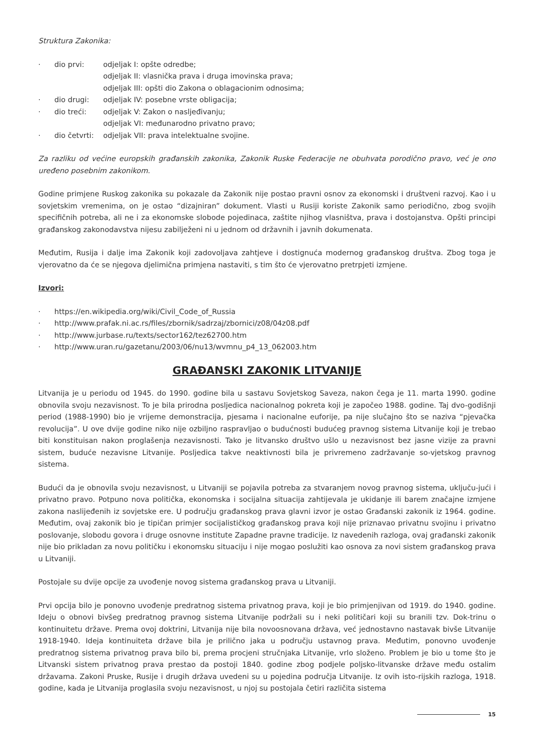Struktura Zakonika:
· dio prvi: odjeljak I: opšte odredbe;
odjeljak II: vlasnička prava i druga imovinska prava;
odjeljak III: opšti dio Zakona o oblagacionim odnosima;
· dio drugi: odjeljak IV: posebne vrste obligacija;
· dio treći: odjeljak V: Zakon o nasljeđivanju;
odjeljak VI: međunarodno privatno pravo;
· dio četvrti: odjeljak VII: prava intelektualne svojine.
Za razliku od većine europskih građanskih zakonika, Zakonik Ruske Federacije ne obuhvata porodično pravo, već je ono uređeno posebnim zakonikom.
Godine primjene Ruskog zakonika su pokazale da Zakonik nije postao pravni osnov za ekonomski i društveni razvoj. Kao i u sovjetskim vremenima, on je ostao “dizajniran” dokument. Vlasti u Rusiji koriste Zakonik samo periodično, zbog svojih specifičnih potreba, ali ne i za ekonomske slobode pojedinaca, zaštite njihog vlasništva, prava i dostojanstva. Opšti principi građanskog zakonodavstva nijesu zabilježeni ni u jednom od državnih i javnih dokumenata.
Međutim, Rusija i dalje ima Zakonik koji zadovoljava zahtjeve i dostignuća modernog građanskog društva. Zbog toga je vjerovatno da će se njegova djelimična primjena nastaviti, s tim što će vjerovatno pretrpjeti izmjene.
Izvori:
· https://en.wikipedia.org/wiki/Civil_Code_of_Russia
· http://www.prafak.ni.ac.rs/files/zbornik/sadrzaj/zbornici/z08/04z08.pdf
· http://www.jurbase.ru/texts/sector162/tez62700.htm
· http://www.uran.ru/gazetanu/2003/06/nu13/wvmnu_p4_13_062003.htm
GRAĐANSKI ZAKONIK LITVANIJE
Litvanija je u periodu od 1945. do 1990. godine bila u sastavu Sovjetskog Saveza, nakon čega je 11. marta 1990. godine obnovila svoju nezavisnost. To je bila prirodna posljedica nacionalnog pokreta koji je započeo 1988. godine. Taj dvo-godišnji period (1988-1990) bio je vrijeme demonstracija, pjesama i nacionalne euforije, pa nije slučajno što se naziva “pjevačka revolucija”. U ove dvije godine niko nije ozbiljno raspravljao o budućnosti budućeg pravnog sistema Litvanije koji je trebao biti konstituisan nakon proglašenja nezavisnosti. Tako je litvansko društvo ušlo u nezavisnost bez jasne vizije za pravni sistem, buduće nezavisne Litvanije. Posljedica takve neaktivnosti bila je privremeno zadržavanje so-vjetskog pravnog sistema.
Budući da je obnovila svoju nezavisnost, u Litvaniji se pojavila potreba za stvaranjem novog pravnog sistema, uključu-jući i privatno pravo. Potpuno nova politička, ekonomska i socijalna situacija zahtijevala je ukidanje ili barem značajne izmjene zakona naslijeđenih iz sovjetske ere. U području građanskog prava glavni izvor je ostao Građanski zakonik iz 1964. godine. Međutim, ovaj zakonik bio je tipičan primjer socijalističkog građanskog prava koji nije priznavao privatnu svojinu i privatno poslovanje, slobodu govora i druge osnovne institute Zapadne pravne tradicije. Iz navedenih razloga, ovaj građanski zakonik nije bio prikladan za novu političku i ekonomsku situaciju i nije mogao poslužiti kao osnova za novi sistem građanskog prava u Litvaniji.
Postojale su dvije opcije za uvođenje novog sistema građanskog prava u Litvaniji.
Prvi opcija bilo je ponovno uvođenje predratnog sistema privatnog prava, koji je bio primjenjivan od 1919. do 1940. godine. Ideju o obnovi bivšeg predratnog pravnog sistema Litvanije podržali su i neki političari koji su branili tzv. Dok-trinu o kontinuitetu države. Prema ovoj doktrini, Litvanija nije bila novoosnovana država, već jednostavno nastavak bivše Litvanije 1918-1940. Ideja kontinuiteta države bila je prilično jaka u području ustavnog prava. Međutim, ponovno uvođenje predratnog sistema privatnog prava bilo bi, prema procjeni stručnjaka Litvanije, vrlo složeno. Problem je bio u tome što je Litvanski sistem privatnog prava prestao da postoji 1840. godine zbog podjele poljsko-litvanske države među ostalim državama. Zakoni Pruske, Rusije i drugih država uvedeni su u pojedina područja Litvanije. Iz ovih isto-rijskih razloga, 1918. godine, kada je Litvanija proglasila svoju nezavisnost, u njoj su postojala četiri različita sistema
15